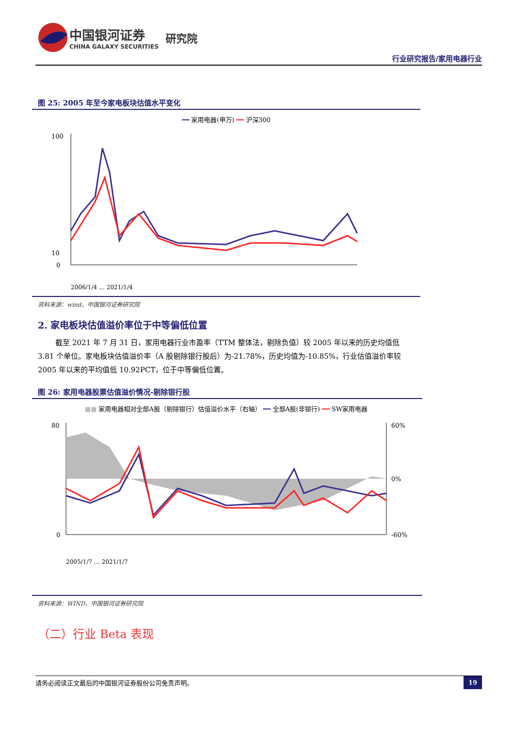中国银河证券
CHINA GALAXY SECURITIES
研究院
行业研究报告/家用电器行业
图 25: 2005 年至今家电板块估值水平变化
━━ 家用电器(申万) ━━ 沪深300
100
10
0
2006/1/4 … 2021/1/4
资料来源：wind、中国银河证券研究院
2. 家电板块估值溢价率位于中等偏低位置
截至 2021 年 7 月 31 日，家用电器行业市盈率（TTM 整体法，剔除负值）较 2005 年以来的历史均值低 3.81 个单位。家电板块估值溢价率（A 股剔除银行股后）为-21.78%，历史均值为-10.85%，行业估值溢价率较 2005 年以来的平均值低 10.92PCT，位于中等偏低位置。
图 26: 家用电器股票估值溢价情况-剔除银行股
■■ 家用电器相对全部A股（剔除银行）估值溢价水平（右轴） ━━ 全部A股(非银行) ━━ SW家用电器
80
0
60%
0%
-60%
2005/1/7 … 2021/1/7
资料来源：WIND，中国银河证券研究院
（二）行业 Beta 表现
请务必阅读正文最后的中国银河证券股份公司免责声明。 19